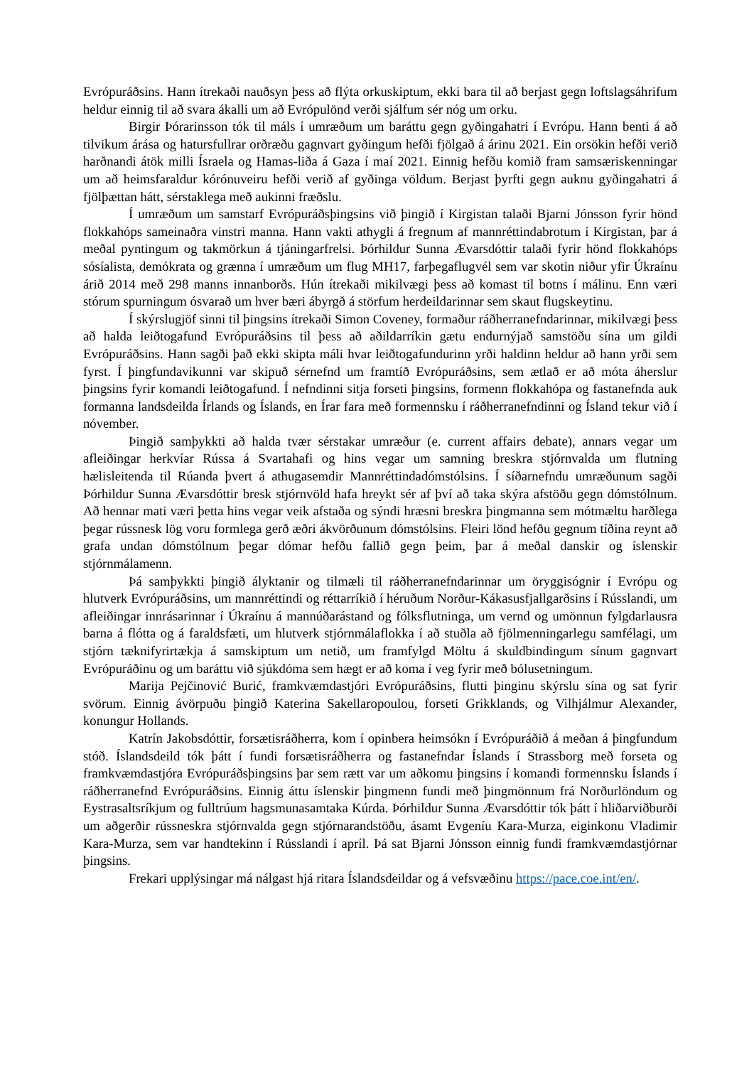Evrópuráðsins. Hann ítrekaði nauðsyn þess að flýta orkuskiptum, ekki bara til að berjast gegn loftslagsáhrifum heldur einnig til að svara ákalli um að Evrópulönd verði sjálfum sér nóg um orku.
Birgir Þórarinsson tók til máls í umræðum um baráttu gegn gyðingahatri í Evrópu. Hann benti á að tilvikum árása og hatursfullrar orðræðu gagnvart gyðingum hefði fjölgað á árinu 2021. Ein orsökin hefði verið harðnandi átök milli Ísraela og Hamas-liða á Gaza í maí 2021. Einnig hefðu komið fram samsæriskenningar um að heimsfaraldur kórónuveiru hefði verið af gyðinga völdum. Berjast þyrfti gegn auknu gyðingahatri á fjölþættan hátt, sérstaklega með aukinni fræðslu.
Í umræðum um samstarf Evrópuráðsþingsins við þingið í Kirgistan talaði Bjarni Jónsson fyrir hönd flokkahóps sameinaðra vinstri manna. Hann vakti athygli á fregnum af mannréttindabrotum í Kirgistan, þar á meðal pyntingum og takmörkun á tjáningarfrelsi. Þórhildur Sunna Ævarsdóttir talaði fyrir hönd flokkahóps sósíalista, demókrata og grænna í umræðum um flug MH17, farþegaflugvél sem var skotin niður yfir Úkraínu árið 2014 með 298 manns innanborðs. Hún ítrekaði mikilvægi þess að komast til botns í málinu. Enn væri stórum spurningum ósvarað um hver bæri ábyrgð á störfum herdeildarinnar sem skaut flugskeytinu.
Í skýrslugjöf sinni til þingsins ítrekaði Simon Coveney, formaður ráðherranefndarinnar, mikilvægi þess að halda leiðtogafund Evrópuráðsins til þess að aðildarríkin gætu endurnýjað samstöðu sína um gildi Evrópuráðsins. Hann sagði það ekki skipta máli hvar leiðtogafundurinn yrði haldinn heldur að hann yrði sem fyrst. Í þingfundavikunni var skipuð sérnefnd um framtíð Evrópuráðsins, sem ætlað er að móta áherslur þingsins fyrir komandi leiðtogafund. Í nefndinni sitja forseti þingsins, formenn flokkahópa og fastanefnda auk formanna landsdeilda Írlands og Íslands, en Írar fara með formennsku í ráðherranefndinni og Ísland tekur við í nóvember.
Þingið samþykkti að halda tvær sérstakar umræður (e. current affairs debate), annars vegar um afleiðingar herkvíar Rússa á Svartahafi og hins vegar um samning breskra stjórnvalda um flutning hælisleitenda til Rúanda þvert á athugasemdir Mannréttindadómstólsins. Í síðarnefndu umræðunum sagði Þórhildur Sunna Ævarsdóttir bresk stjórnvöld hafa hreykt sér af því að taka skýra afstöðu gegn dómstólnum. Að hennar mati væri þetta hins vegar veik afstaða og sýndi hræsni breskra þingmanna sem mótmæltu harðlega þegar rússnesk lög voru formlega gerð æðri ákvörðunum dómstólsins. Fleiri lönd hefðu gegnum tíðina reynt að grafa undan dómstólnum þegar dómar hefðu fallið gegn þeim, þar á meðal danskir og íslenskir stjórnmálamenn.
Þá samþykkti þingið ályktanir og tilmæli til ráðherranefndarinnar um öryggisógnir í Evrópu og hlutverk Evrópuráðsins, um mannréttindi og réttarríkið í héruðum Norður-Kákasusfjallgarðsins í Rússlandi, um afleiðingar innrásarinnar í Úkraínu á mannúðarástand og fólksflutninga, um vernd og umönnun fylgdarlausra barna á flótta og á faraldsfæti, um hlutverk stjórnmálaflokka í að stuðla að fjölmenningarlegu samfélagi, um stjórn tæknifyrirtækja á samskiptum um netið, um framfylgd Möltu á skuldbindingum sínum gagnvart Evrópuráðinu og um baráttu við sjúkdóma sem hægt er að koma í veg fyrir með bólusetningum.
Marija Pejčinović Burić, framkvæmdastjóri Evrópuráðsins, flutti þinginu skýrslu sína og sat fyrir svörum. Einnig ávörpuðu þingið Katerina Sakellaropoulou, forseti Grikklands, og Vilhjálmur Alexander, konungur Hollands.
Katrín Jakobsdóttir, forsætisráðherra, kom í opinbera heimsókn í Evrópuráðið á meðan á þingfundum stóð. Íslandsdeild tók þátt í fundi forsætisráðherra og fastanefndar Íslands í Strassborg með forseta og framkvæmdastjóra Evrópuráðsþingsins þar sem rætt var um aðkomu þingsins í komandi formennsku Íslands í ráðherranefnd Evrópuráðsins. Einnig áttu íslenskir þingmenn fundi með þingmönnum frá Norðurlöndum og Eystrasaltsríkjum og fulltrúum hagsmunasamtaka Kúrda. Þórhildur Sunna Ævarsdóttir tók þátt í hliðarviðburði um aðgerðir rússneskra stjórnvalda gegn stjórnarandstöðu, ásamt Evgeníu Kara-Murza, eiginkonu Vladimir Kara-Murza, sem var handtekinn í Rússlandi í apríl. Þá sat Bjarni Jónsson einnig fundi framkvæmdastjórnar þingsins.
Frekari upplýsingar má nálgast hjá ritara Íslandsdeildar og á vefsvæðinu https://pace.coe.int/en/.